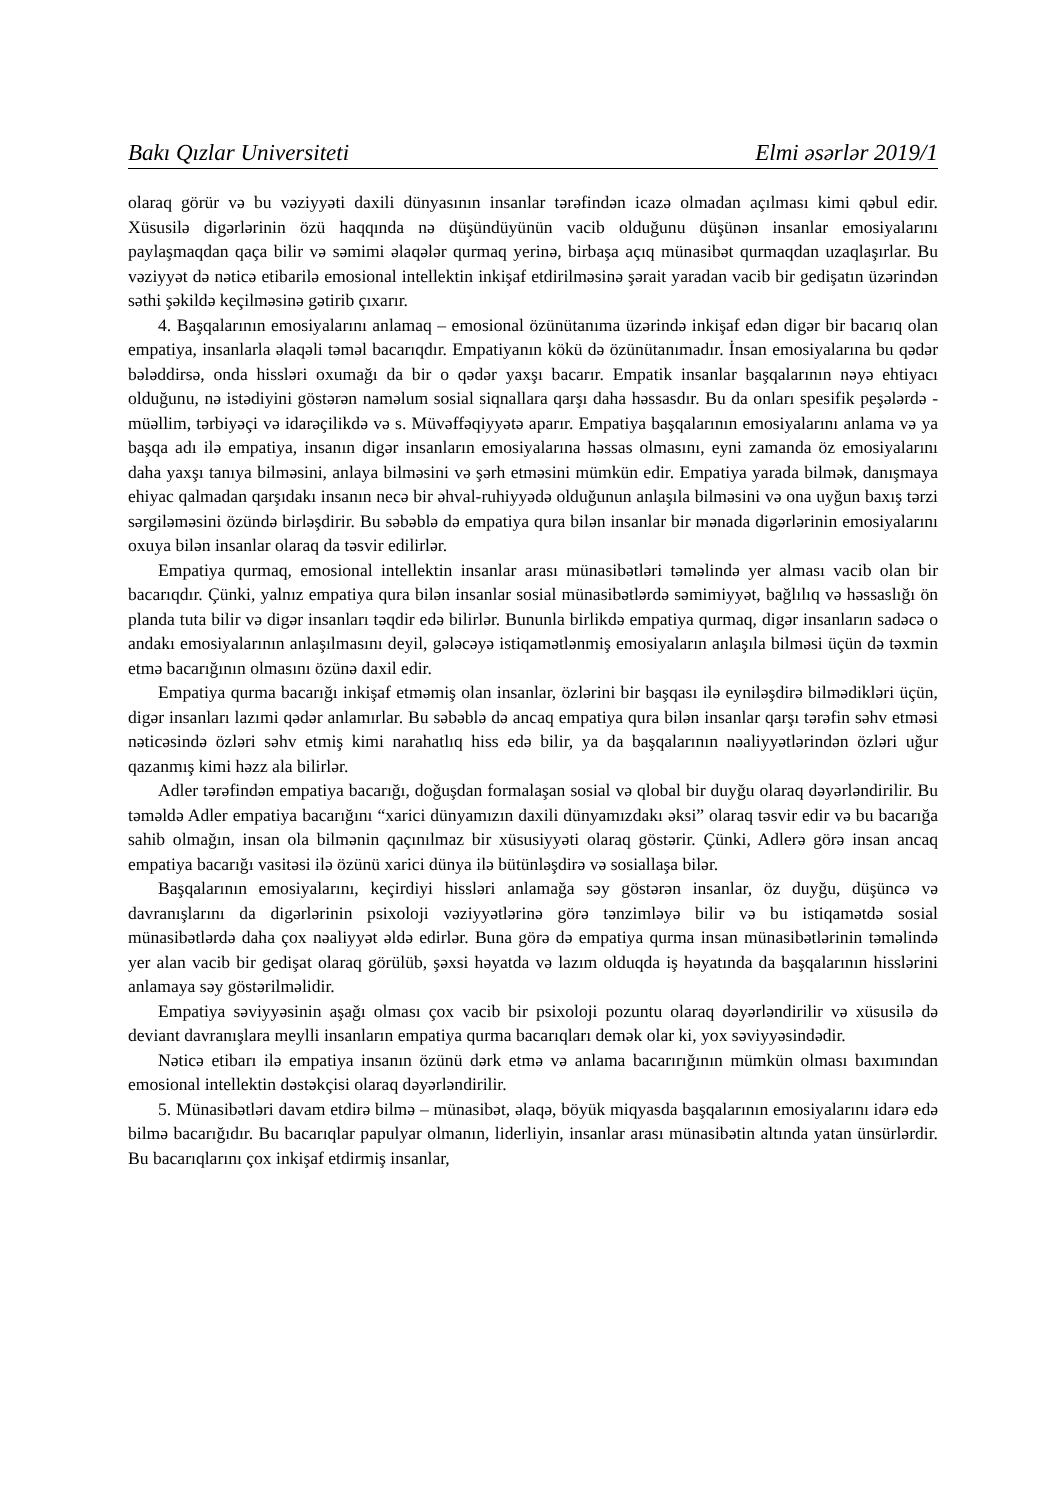Bakı Qızlar Universiteti Elmi əsərlər 2019/1
olaraq görür və bu vəziyyəti daxili dünyasının insanlar tərəfindən icazə olmadan açılması kimi qəbul edir. Xüsusilə digərlərinin özü haqqında nə düşündüyünün vacib olduğunu düşünən insanlar emosiyalarını paylaşmaqdan qaça bilir və səmimi əlaqələr qurmaq yerinə, birbaşa açıq münasibət qurmaqdan uzaqlaşırlar. Bu vəziyyət də nəticə etibarilə emosional intellektin inkişaf etdirilməsinə şərait yaradan vacib bir gedişatın üzərindən səthi şəkildə keçilməsinə gətirib çıxarır.
4. Başqalarının emosiyalarını anlamaq – emosional özünütanıma üzərində inkişaf edən digər bir bacarıq olan empatiya, insanlarla əlaqəli təməl bacarıqdır. Empatiyanın kökü də özünütanımadır. İnsan emosiyalarına bu qədər bələddirsə, onda hissləri oxumağı da bir o qədər yaxşı bacarır. Empatik insanlar başqalarının nəyə ehtiyacı olduğunu, nə istədiyini göstərən naməlum sosial siqnallara qarşı daha həssasdır. Bu da onları spesifik peşələrdə - müəllim, tərbiyəçi və idarəçilikdə və s. Müvəffəqiyyətə aparır. Empatiya başqalarının emosiyalarını anlama və ya başqa adı ilə empatiya, insanın digər insanların emosiyalarına həssas olmasını, eyni zamanda öz emosiyalarını daha yaxşı tanıya bilməsini, anlaya bilməsini və şərh etməsini mümkün edir. Empatiya yarada bilmək, danışmaya ehiyac qalmadan qarşıdakı insanın necə bir əhval-ruhiyyədə olduğunun anlaşıla bilməsini və ona uyğun baxış tərzi sərgiləməsini özündə birləşdirir. Bu səbəblə də empatiya qura bilən insanlar bir mənada digərlərinin emosiyalarını oxuya bilən insanlar olaraq da təsvir edilirlər.
Empatiya qurmaq, emosional intellektin insanlar arası münasibətləri təməlində yer alması vacib olan bir bacarıqdır. Çünki, yalnız empatiya qura bilən insanlar sosial münasibətlərdə səmimiyyət, bağlılıq və həssaslığı ön planda tuta bilir və digər insanları təqdir edə bilirlər. Bununla birlikdə empatiya qurmaq, digər insanların sadəcə o andakı emosiyalarının anlaşılmasını deyil, gələcəyə istiqamətlənmiş emosiyaların anlaşıla bilməsi üçün də təxmin etmə bacarığının olmasını özünə daxil edir.
Empatiya qurma bacarığı inkişaf etməmiş olan insanlar, özlərini bir başqası ilə eyniləşdirə bilmədikləri üçün, digər insanları lazımi qədər anlamırlar. Bu səbəblə də ancaq empatiya qura bilən insanlar qarşı tərəfin səhv etməsi nəticəsində özləri səhv etmiş kimi narahatlıq hiss edə bilir, ya da başqalarının nəaliyyətlərindən özləri uğur qazanmış kimi həzz ala bilirlər.
Adler tərəfindən empatiya bacarığı, doğuşdan formalaşan sosial və qlobal bir duyğu olaraq dəyərləndirilir. Bu təməldə Adler empatiya bacarığını “xarici dünyamızın daxili dünyamızdakı əksi” olaraq təsvir edir və bu bacarığa sahib olmağın, insan ola bilmənin qaçınılmaz bir xüsusiyyəti olaraq göstərir. Çünki, Adlerə görə insan ancaq empatiya bacarığı vasitəsi ilə özünü xarici dünya ilə bütünləşdirə və sosiallaşa bilər.
Başqalarının emosiyalarını, keçirdiyi hissləri anlamağa səy göstərən insanlar, öz duyğu, düşüncə və davranışlarını da digərlərinin psixoloji vəziyyətlərinə görə tənzimləyə bilir və bu istiqamətdə sosial münasibətlərdə daha çox nəaliyyət əldə edirlər. Buna görə də empatiya qurma insan münasibətlərinin təməlində yer alan vacib bir gedişat olaraq görülüb, şəxsi həyatda və lazım olduqda iş həyatında da başqalarının hisslərini anlamaya səy göstərilməlidir.
Empatiya səviyyəsinin aşağı olması çox vacib bir psixoloji pozuntu olaraq dəyərləndirilir və xüsusilə də deviant davranışlara meylli insanların empatiya qurma bacarıqları demək olar ki, yox səviyyəsindədir.
Nəticə etibarı ilə empatiya insanın özünü dərk etmə və anlama bacarırığının mümkün olması baxımından emosional intellektin dəstəkçisi olaraq dəyərləndirilir.
5. Münasibətləri davam etdirə bilmə – münasibət, əlaqə, böyük miqyasda başqalarının emosiyalarını idarə edə bilmə bacarığıdır. Bu bacarıqlar papulyar olmanın, liderliyin, insanlar arası münasibətin altında yatan ünsürlərdir. Bu bacarıqlarını çox inkişaf etdirmiş insanlar,